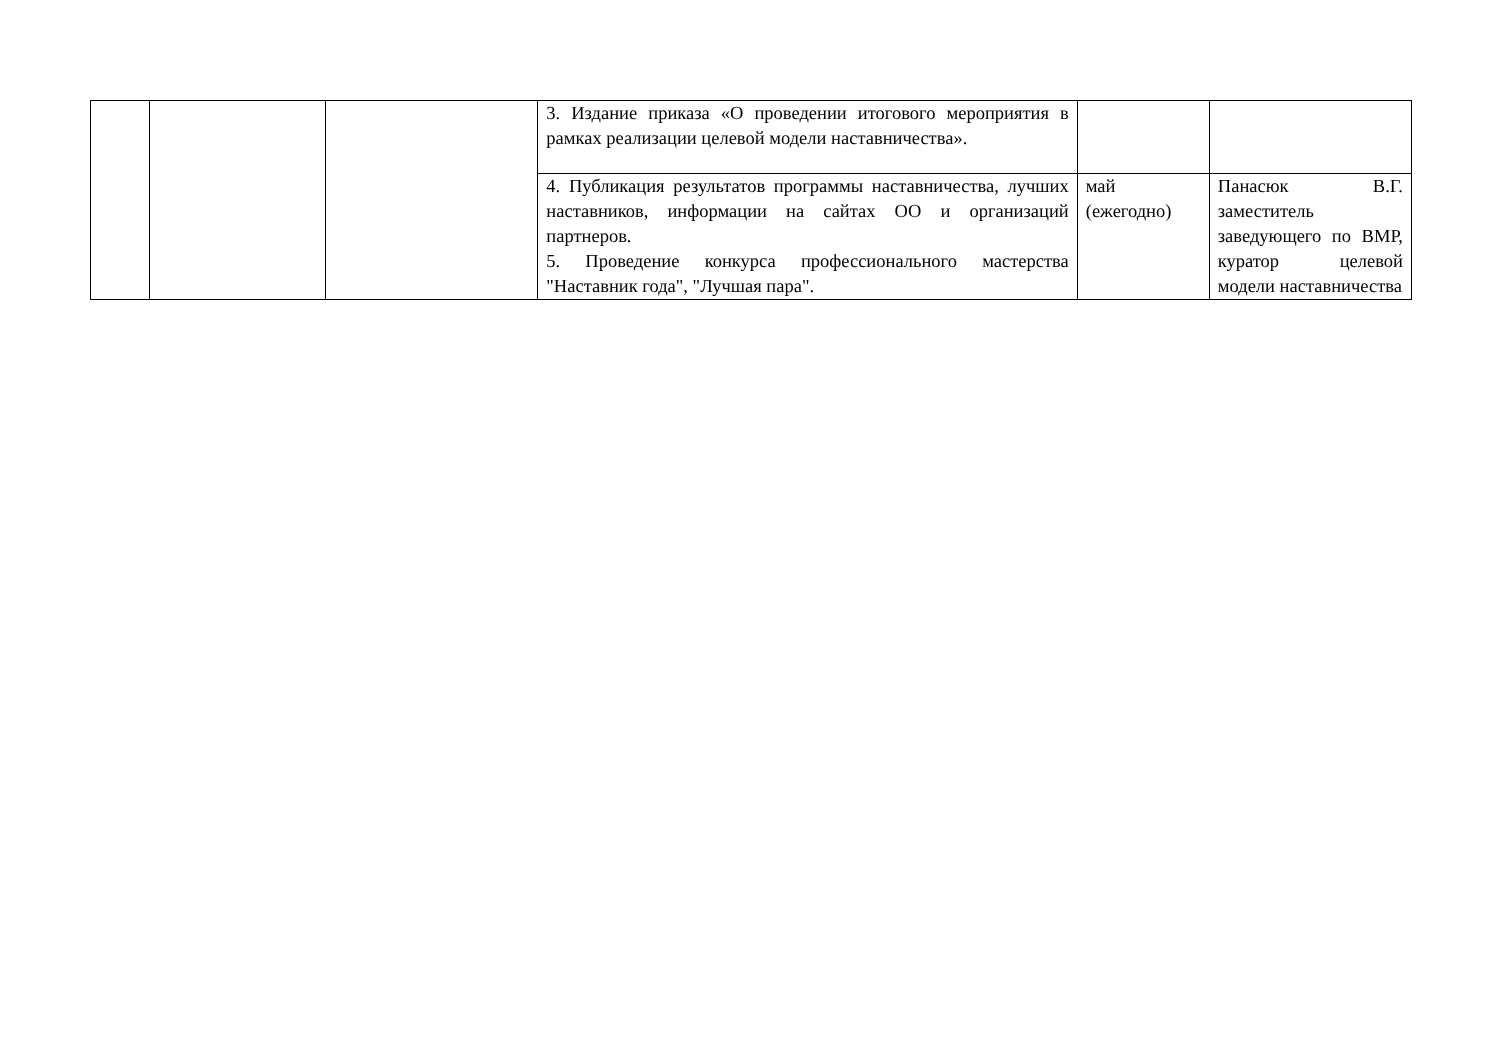| | | | 3. Издание приказа «О проведении итогового мероприятия в рамках реализации целевой модели наставничества». | | |
| | | | 4. Публикация результатов программы наставничества, лучших наставников, информации на сайтах ОО и организаций партнеров. 5. Проведение конкурса профессионального мастерства "Наставник года", "Лучшая пара". | май (ежегодно) | Панасюк В.Г. заместитель заведующего по ВМР, куратор целевой модели наставничества |